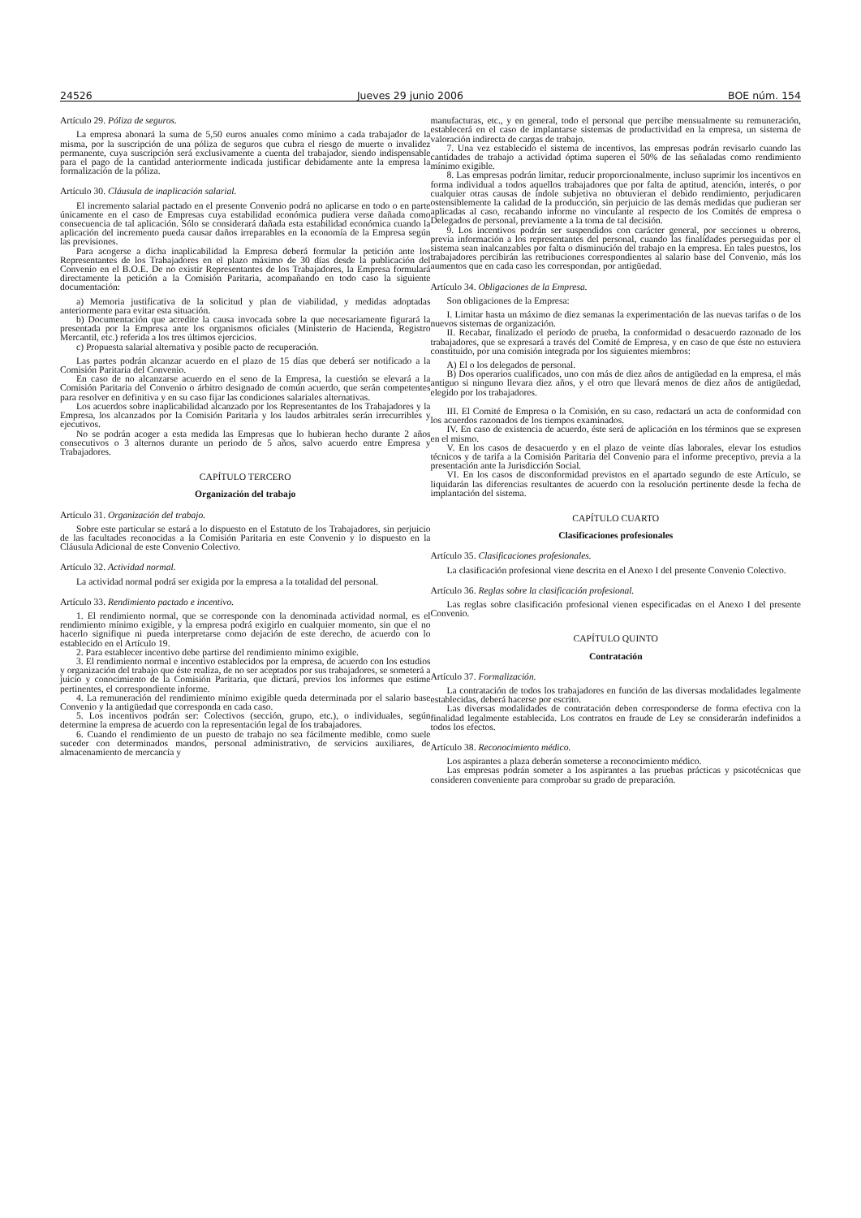24526 Jueves 29 junio 2006 BOE núm. 154
Artículo 29. Póliza de seguros.
La empresa abonará la suma de 5,50 euros anuales como mínimo a cada trabajador de la misma, por la suscripción de una póliza de seguros que cubra el riesgo de muerte o invalidez permanente, cuya suscripción será exclusivamente a cuenta del trabajador, siendo indispensable para el pago de la cantidad anteriormente indicada justificar debidamente ante la empresa la formalización de la póliza.
Artículo 30. Cláusula de inaplicación salarial.
El incremento salarial pactado en el presente Convenio podrá no aplicarse en todo o en parte únicamente en el caso de Empresas cuya estabilidad económica pudiera verse dañada como consecuencia de tal aplicación. Sólo se considerará dañada esta estabilidad económica cuando la aplicación del incremento pueda causar daños irreparables en la economía de la Empresa según las previsiones.
Para acogerse a dicha inaplicabilidad la Empresa deberá formular la petición ante los Representantes de los Trabajadores en el plazo máximo de 30 días desde la publicación del Convenio en el B.O.E. De no existir Representantes de los Trabajadores, la Empresa formulará directamente la petición a la Comisión Paritaria, acompañando en todo caso la siguiente documentación:
a) Memoria justificativa de la solicitud y plan de viabilidad, y medidas adoptadas anteriormente para evitar esta situación.
b) Documentación que acredite la causa invocada sobre la que necesariamente figurará la presentada por la Empresa ante los organismos oficiales (Ministerio de Hacienda, Registro Mercantil, etc.) referida a los tres últimos ejercicios.
c) Propuesta salarial alternativa y posible pacto de recuperación.
Las partes podrán alcanzar acuerdo en el plazo de 15 días que deberá ser notificado a la Comisión Paritaria del Convenio.
En caso de no alcanzarse acuerdo en el seno de la Empresa, la cuestión se elevará a la Comisión Paritaria del Convenio o árbitro designado de común acuerdo, que serán competentes para resolver en definitiva y en su caso fijar las condiciones salariales alternativas.
Los acuerdos sobre inaplicabilidad alcanzado por los Representantes de los Trabajadores y la Empresa, los alcanzados por la Comisión Paritaria y los laudos arbitrales serán irrecurribles y ejecutivos.
No se podrán acoger a esta medida las Empresas que lo hubieran hecho durante 2 años consecutivos o 3 alternos durante un periodo de 5 años, salvo acuerdo entre Empresa y Trabajadores.
CAPÍTULO TERCERO
Organización del trabajo
Artículo 31. Organización del trabajo.
Sobre este particular se estará a lo dispuesto en el Estatuto de los Trabajadores, sin perjuicio de las facultades reconocidas a la Comisión Paritaria en este Convenio y lo dispuesto en la Cláusula Adicional de este Convenio Colectivo.
Artículo 32. Actividad normal.
La actividad normal podrá ser exigida por la empresa a la totalidad del personal.
Artículo 33. Rendimiento pactado e incentivo.
1. El rendimiento normal, que se corresponde con la denominada actividad normal, es el rendimiento mínimo exigible, y la empresa podrá exigirlo en cualquier momento, sin que el no hacerlo signifique ni pueda interpretarse como dejación de este derecho, de acuerdo con lo establecido en el Artículo 19.
2. Para establecer incentivo debe partirse del rendimiento mínimo exigible.
3. El rendimiento normal e incentivo establecidos por la empresa, de acuerdo con los estudios y organización del trabajo que éste realiza, de no ser aceptados por sus trabajadores, se someterá a juicio y conocimiento de la Comisión Paritaria, que dictará, previos los informes que estime pertinentes, el correspondiente informe.
4. La remuneración del rendimiento mínimo exigible queda determinada por el salario base Convenio y la antigüedad que corresponda en cada caso.
5. Los incentivos podrán ser: Colectivos (sección, grupo, etc.), o individuales, según determine la empresa de acuerdo con la representación legal de los trabajadores.
6. Cuando el rendimiento de un puesto de trabajo no sea fácilmente medible, como suele suceder con determinados mandos, personal administrativo, de servicios auxiliares, de almacenamiento de mercancía y
manufacturas, etc., y en general, todo el personal que percibe mensualmente su remuneración, establecerá en el caso de implantarse sistemas de productividad en la empresa, un sistema de valoración indirecta de cargas de trabajo.
7. Una vez establecido el sistema de incentivos, las empresas podrán revisarlo cuando las cantidades de trabajo a actividad óptima superen el 50% de las señaladas como rendimiento mínimo exigible.
8. Las empresas podrán limitar, reducir proporcionalmente, incluso suprimir los incentivos en forma individual a todos aquellos trabajadores que por falta de aptitud, atención, interés, o por cualquier otras causas de índole subjetiva no obtuvieran el debido rendimiento, perjudicaren ostensiblemente la calidad de la producción, sin perjuicio de las demás medidas que pudieran ser aplicadas al caso, recabando informe no vinculante al respecto de los Comités de empresa o Delegados de personal, previamente a la toma de tal decisión.
9. Los incentivos podrán ser suspendidos con carácter general, por secciones u obreros, previa información a los representantes del personal, cuando las finalidades perseguidas por el sistema sean inalcanzables por falta o disminución del trabajo en la empresa. En tales puestos, los trabajadores percibirán las retribuciones correspondientes al salario base del Convenio, más los aumentos que en cada caso les correspondan, por antigüedad.
Artículo 34. Obligaciones de la Empresa.
Son obligaciones de la Empresa:
I. Limitar hasta un máximo de diez semanas la experimentación de las nuevas tarifas o de los nuevos sistemas de organización.
II. Recabar, finalizado el período de prueba, la conformidad o desacuerdo razonado de los trabajadores, que se expresará a través del Comité de Empresa, y en caso de que éste no estuviera constituido, por una comisión integrada por los siguientes miembros:
A) El o los delegados de personal.
B) Dos operarios cualificados, uno con más de diez años de antigüedad en la empresa, el más antiguo si ninguno llevara diez años, y el otro que llevará menos de diez años de antigüedad, elegido por los trabajadores.
III. El Comité de Empresa o la Comisión, en su caso, redactará un acta de conformidad con los acuerdos razonados de los tiempos examinados.
IV. En caso de existencia de acuerdo, éste será de aplicación en los términos que se expresen en el mismo.
V. En los casos de desacuerdo y en el plazo de veinte días laborales, elevar los estudios técnicos y de tarifa a la Comisión Paritaria del Convenio para el informe preceptivo, previa a la presentación ante la Jurisdicción Social.
VI. En los casos de disconformidad previstos en el apartado segundo de este Artículo, se liquidarán las diferencias resultantes de acuerdo con la resolución pertinente desde la fecha de implantación del sistema.
CAPÍTULO CUARTO
Clasificaciones profesionales
Artículo 35. Clasificaciones profesionales.
La clasificación profesional viene descrita en el Anexo I del presente Convenio Colectivo.
Artículo 36. Reglas sobre la clasificación profesional.
Las reglas sobre clasificación profesional vienen especificadas en el Anexo I del presente Convenio.
CAPÍTULO QUINTO
Contratación
Artículo 37. Formalización.
La contratación de todos los trabajadores en función de las diversas modalidades legalmente establecidas, deberá hacerse por escrito.
Las diversas modalidades de contratación deben corresponderse de forma efectiva con la finalidad legalmente establecida. Los contratos en fraude de Ley se considerarán indefinidos a todos los efectos.
Artículo 38. Reconocimiento médico.
Los aspirantes a plaza deberán someterse a reconocimiento médico.
Las empresas podrán someter a los aspirantes a las pruebas prácticas y psicotécnicas que consideren conveniente para comprobar su grado de preparación.